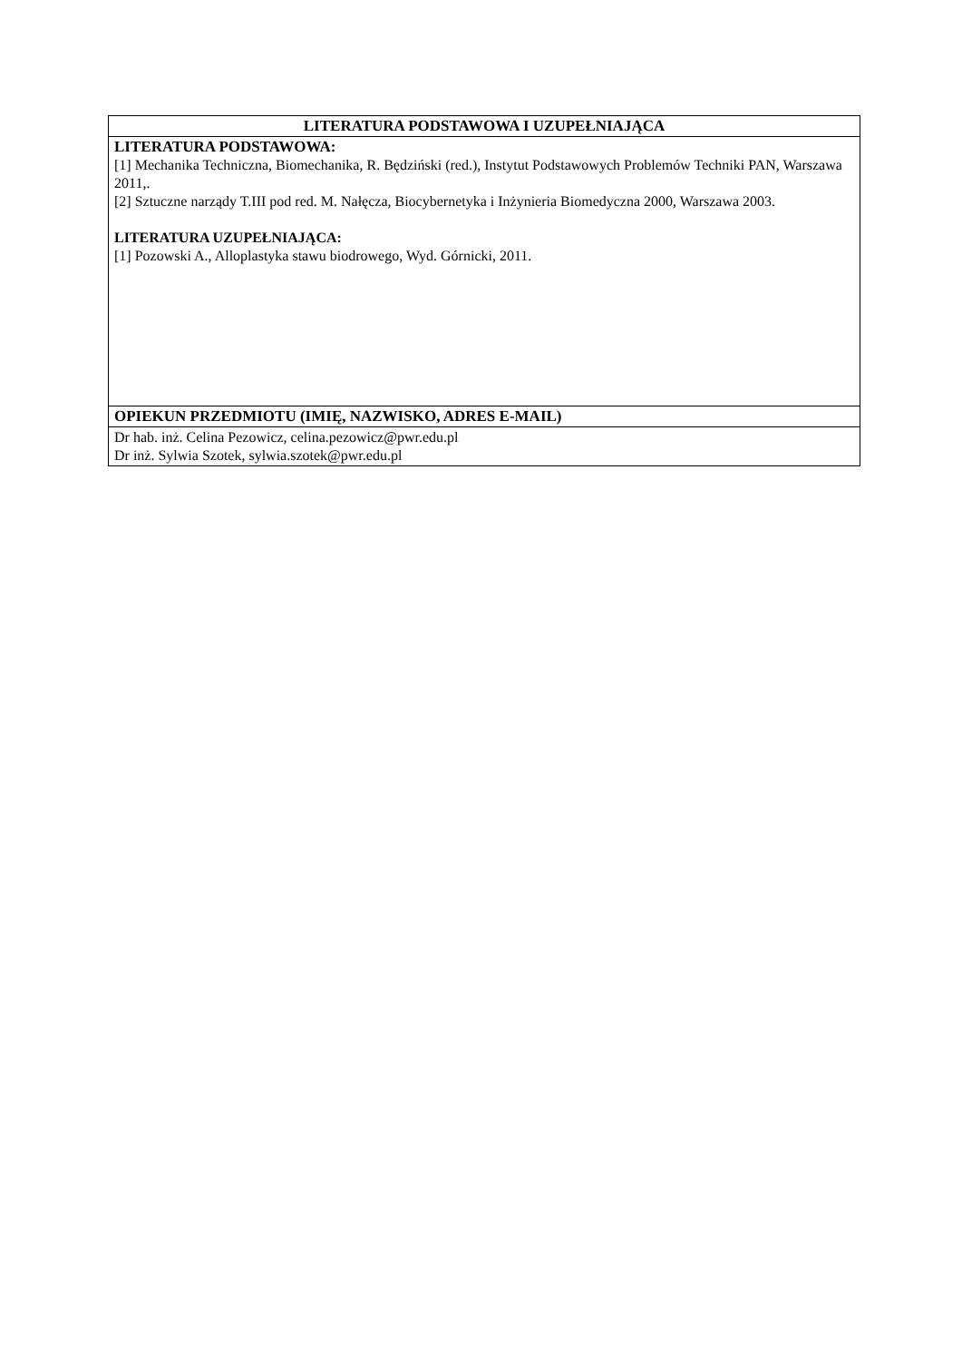| LITERATURA PODSTAWOWA I UZUPEŁNIAJĄCA |
| --- |
| LITERATURA PODSTAWOWA: [1] Mechanika Techniczna, Biomechanika, R. Będziński (red.), Instytut Podstawowych Problemów Techniki PAN, Warszawa 2011,. [2] Sztuczne narządy T.III pod red. M. Nałęcza, Biocybernetyka i Inżynieria Biomedyczna 2000, Warszawa 2003. LITERATURA UZUPEŁNIAJĄCA: [1] Pozowski A., Alloplastyka stawu biodrowego, Wyd. Górnicki, 2011. |
| OPIEKUN PRZEDMIOTU (IMIĘ, NAZWISKO, ADRES E-MAIL) |
| Dr hab. inż. Celina Pezowicz, celina.pezowicz@pwr.edu.pl Dr inż. Sylwia Szotek, sylwia.szotek@pwr.edu.pl |